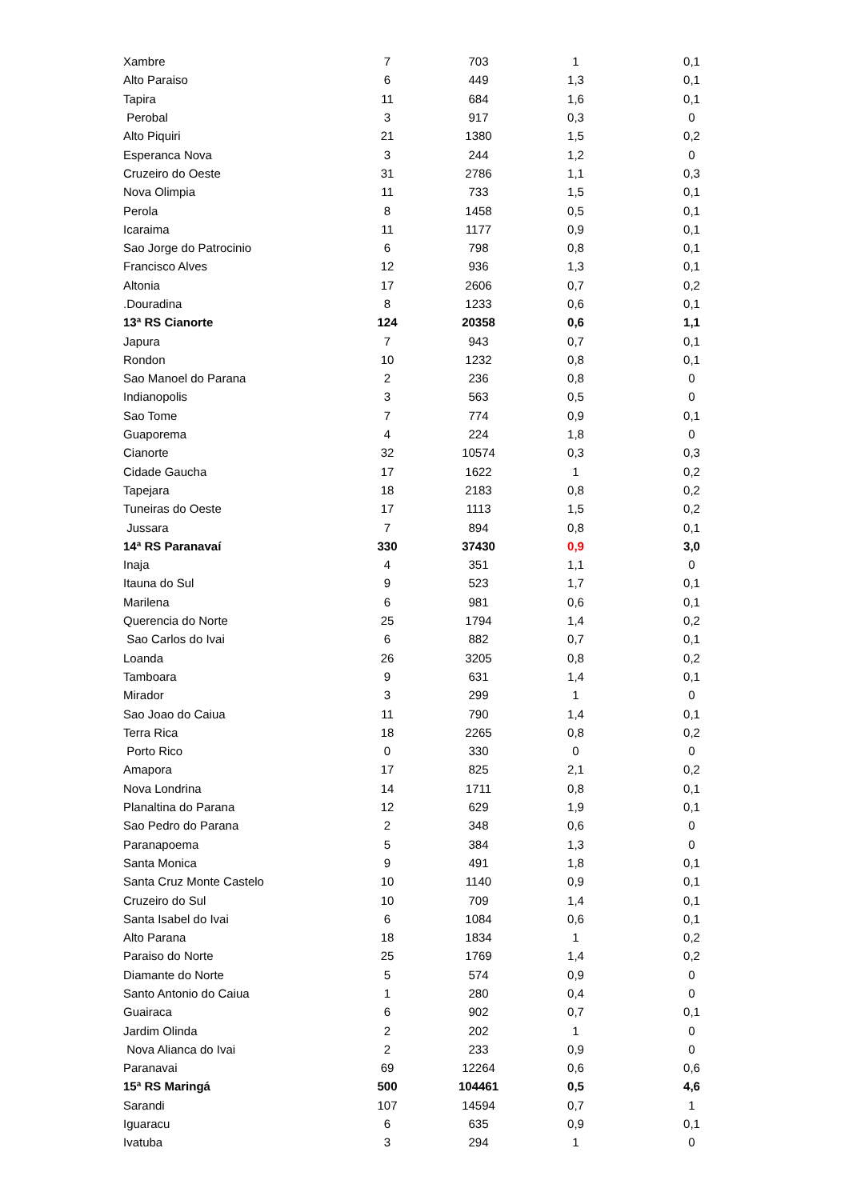| Xambre | 7 | 703 | 1 | 0,1 |
| Alto Paraiso | 6 | 449 | 1,3 | 0,1 |
| Tapira | 11 | 684 | 1,6 | 0,1 |
| Perobal | 3 | 917 | 0,3 | 0 |
| Alto Piquiri | 21 | 1380 | 1,5 | 0,2 |
| Esperanca Nova | 3 | 244 | 1,2 | 0 |
| Cruzeiro do Oeste | 31 | 2786 | 1,1 | 0,3 |
| Nova Olimpia | 11 | 733 | 1,5 | 0,1 |
| Perola | 8 | 1458 | 0,5 | 0,1 |
| Icaraima | 11 | 1177 | 0,9 | 0,1 |
| Sao Jorge do Patrocinio | 6 | 798 | 0,8 | 0,1 |
| Francisco Alves | 12 | 936 | 1,3 | 0,1 |
| Altonia | 17 | 2606 | 0,7 | 0,2 |
| .Douradina | 8 | 1233 | 0,6 | 0,1 |
| 13ª RS Cianorte | 124 | 20358 | 0,6 | 1,1 |
| Japura | 7 | 943 | 0,7 | 0,1 |
| Rondon | 10 | 1232 | 0,8 | 0,1 |
| Sao Manoel do Parana | 2 | 236 | 0,8 | 0 |
| Indianopolis | 3 | 563 | 0,5 | 0 |
| Sao Tome | 7 | 774 | 0,9 | 0,1 |
| Guaporema | 4 | 224 | 1,8 | 0 |
| Cianorte | 32 | 10574 | 0,3 | 0,3 |
| Cidade Gaucha | 17 | 1622 | 1 | 0,2 |
| Tapejara | 18 | 2183 | 0,8 | 0,2 |
| Tuneiras do Oeste | 17 | 1113 | 1,5 | 0,2 |
| Jussara | 7 | 894 | 0,8 | 0,1 |
| 14ª RS Paranavaí | 330 | 37430 | 0,9 | 3,0 |
| Inaja | 4 | 351 | 1,1 | 0 |
| Itauna do Sul | 9 | 523 | 1,7 | 0,1 |
| Marilena | 6 | 981 | 0,6 | 0,1 |
| Querencia do Norte | 25 | 1794 | 1,4 | 0,2 |
| Sao Carlos do Ivai | 6 | 882 | 0,7 | 0,1 |
| Loanda | 26 | 3205 | 0,8 | 0,2 |
| Tamboara | 9 | 631 | 1,4 | 0,1 |
| Mirador | 3 | 299 | 1 | 0 |
| Sao Joao do Caiua | 11 | 790 | 1,4 | 0,1 |
| Terra Rica | 18 | 2265 | 0,8 | 0,2 |
| Porto Rico | 0 | 330 | 0 | 0 |
| Amapora | 17 | 825 | 2,1 | 0,2 |
| Nova Londrina | 14 | 1711 | 0,8 | 0,1 |
| Planaltina do Parana | 12 | 629 | 1,9 | 0,1 |
| Sao Pedro do Parana | 2 | 348 | 0,6 | 0 |
| Paranapoema | 5 | 384 | 1,3 | 0 |
| Santa Monica | 9 | 491 | 1,8 | 0,1 |
| Santa Cruz Monte Castelo | 10 | 1140 | 0,9 | 0,1 |
| Cruzeiro do Sul | 10 | 709 | 1,4 | 0,1 |
| Santa Isabel do Ivai | 6 | 1084 | 0,6 | 0,1 |
| Alto Parana | 18 | 1834 | 1 | 0,2 |
| Paraiso do Norte | 25 | 1769 | 1,4 | 0,2 |
| Diamante do Norte | 5 | 574 | 0,9 | 0 |
| Santo Antonio do Caiua | 1 | 280 | 0,4 | 0 |
| Guairaca | 6 | 902 | 0,7 | 0,1 |
| Jardim Olinda | 2 | 202 | 1 | 0 |
| Nova Alianca do Ivai | 2 | 233 | 0,9 | 0 |
| Paranavai | 69 | 12264 | 0,6 | 0,6 |
| 15ª RS Maringá | 500 | 104461 | 0,5 | 4,6 |
| Sarandi | 107 | 14594 | 0,7 | 1 |
| Iguaracu | 6 | 635 | 0,9 | 0,1 |
| Ivatuba | 3 | 294 | 1 | 0 |